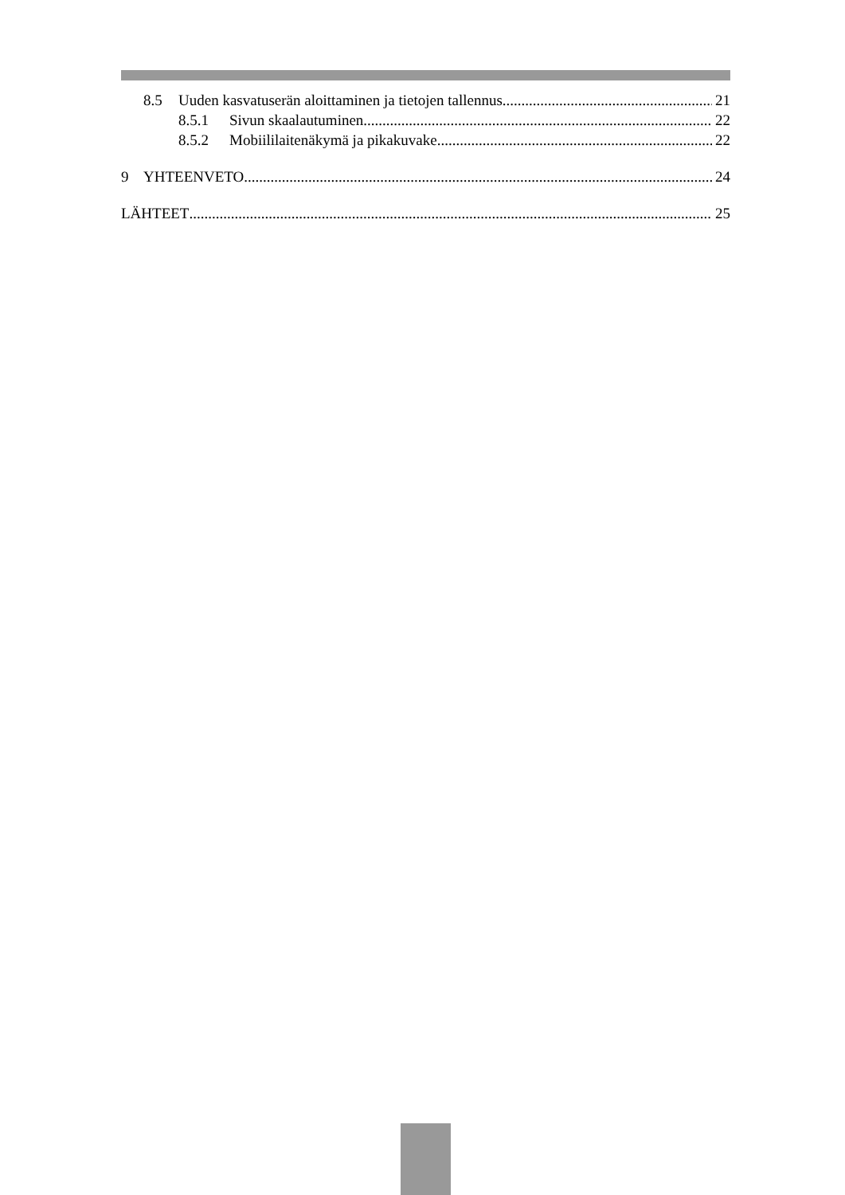8.5 Uuden kasvatuserän aloittaminen ja tietojen tallennus 21
8.5.1 Sivun skaalautuminen 22
8.5.2 Mobiililaitenäkymä ja pikakuvake 22
9 YHTEENVETO 24
LÄHTEET 25